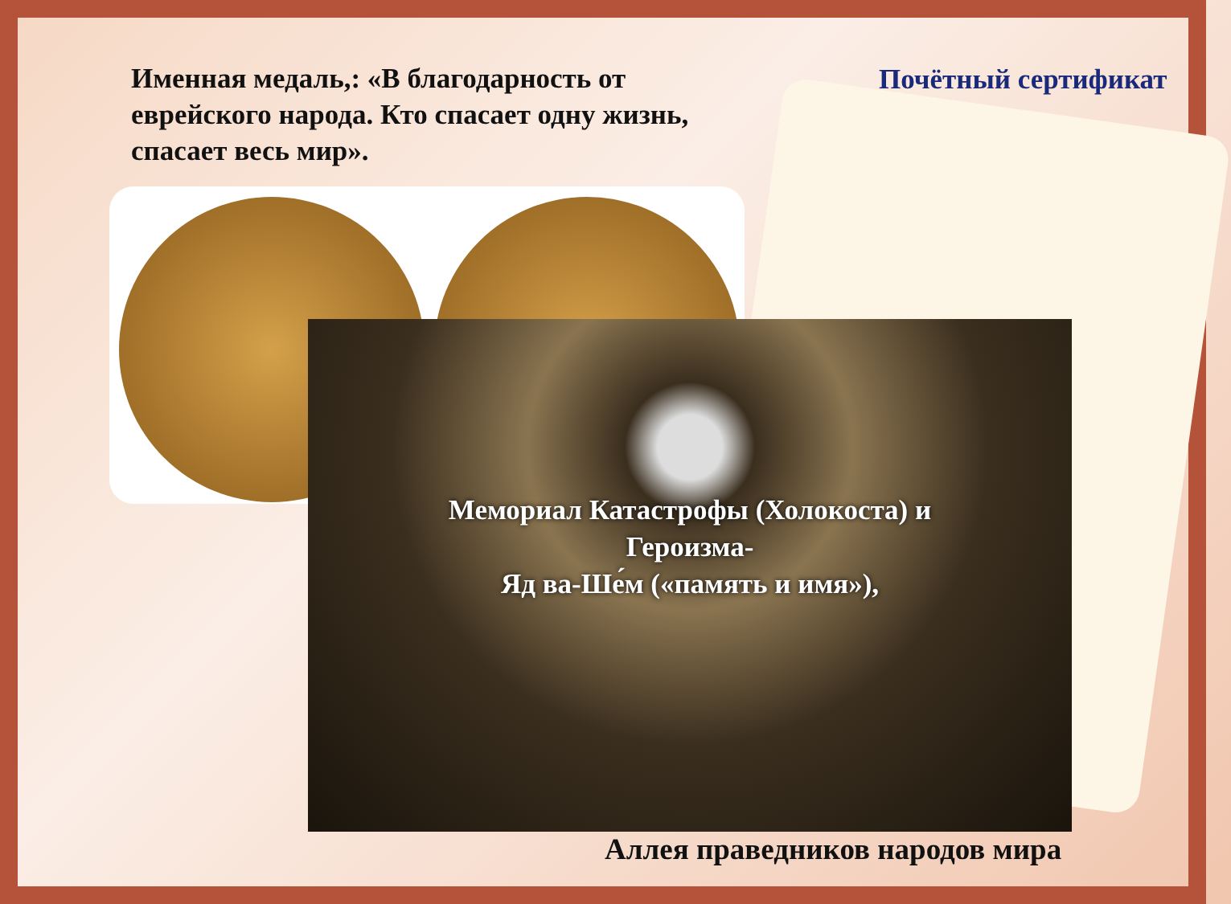Именная медаль,: «В благодарность от еврейского народа. Кто спасает одну жизнь, спасает весь мир».
Почётный сертификат
Мемориал Катастрофы (Холокоста) и
Героизма-
Яд ва-Ше́м («память и имя»),
Аллея праведников народов мира